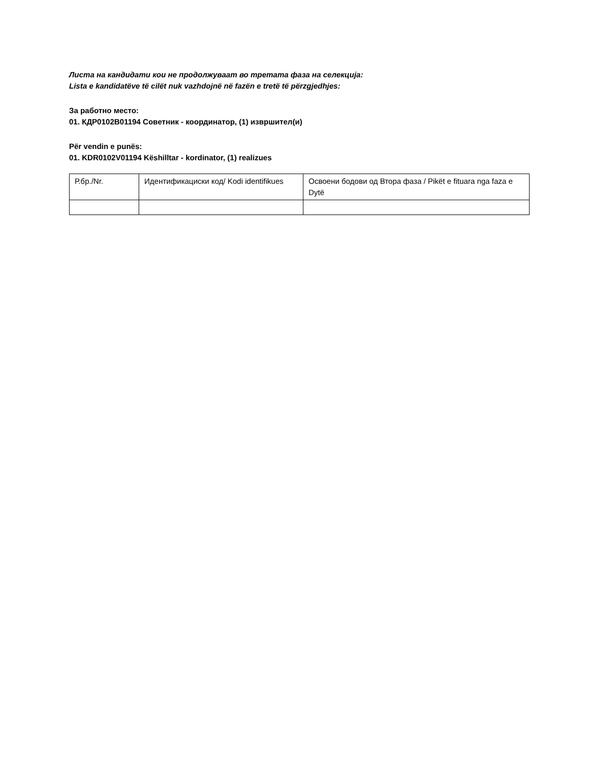Листа на кандидати кои не продолжуваат во третата фаза на селекција:
Lista e kandidatëve të cilët nuk vazhdojnë në fazën e tretë të përzgjedhjes:
За работно место:
01. КДР0102В01194 Советник - координатор, (1) извршител(и)
Për vendin e punës:
01. KDR0102V01194 Këshilltar - kordinator, (1) realizues
| Р.бр./Nr. | Идентификациски код/ Kodi identifikues | Освоени бодови од Втора фаза / Pikët e fituara nga faza e Dytë |